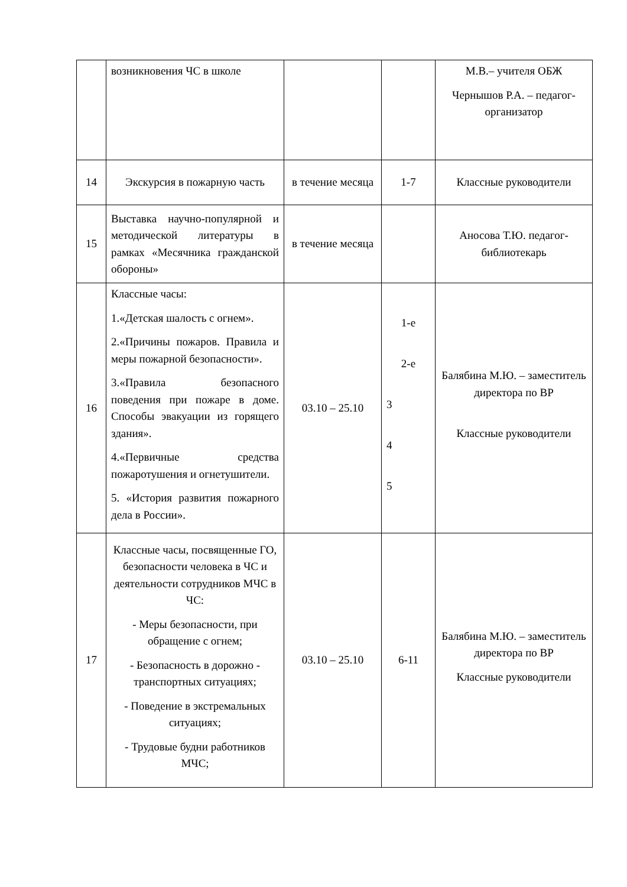| | возникновения ЧС в школе | | | М.В.– учителя ОБЖ Чернышов Р.А. – педагог-организатор |
| 14 | Экскурсия в пожарную часть | в течение месяца | 1-7 | Классные руководители |
| 15 | Выставка научно-популярной и методической литературы в рамках «Месячника гражданской обороны» | в течение месяца | | Аносова Т.Ю. педагог-библиотекарь |
| 16 | Классные часы: 1.«Детская шалость с огнем». 2.«Причины пожаров. Правила и меры пожарной безопасности». 3.«Правила безопасного поведения при пожаре в доме. Способы эвакуации из горящего здания». 4.«Первичные средства пожаротушения и огнетушители. 5. «История развития пожарного дела в России». | 03.10 – 25.10 | 1-е 2-е 3 4 5 | Балябина М.Ю. – заместитель директора по ВР Классные руководители |
| 17 | Классные часы, посвященные ГО, безопасности человека в ЧС и деятельности сотрудников МЧС в ЧС: - Меры безопасности, при обращение с огнем; - Безопасность в дорожно - транспортных ситуациях; - Поведение в экстремальных ситуациях; - Трудовые будни работников МЧС; | 03.10 – 25.10 | 6-11 | Балябина М.Ю. – заместитель директора по ВР Классные руководители |